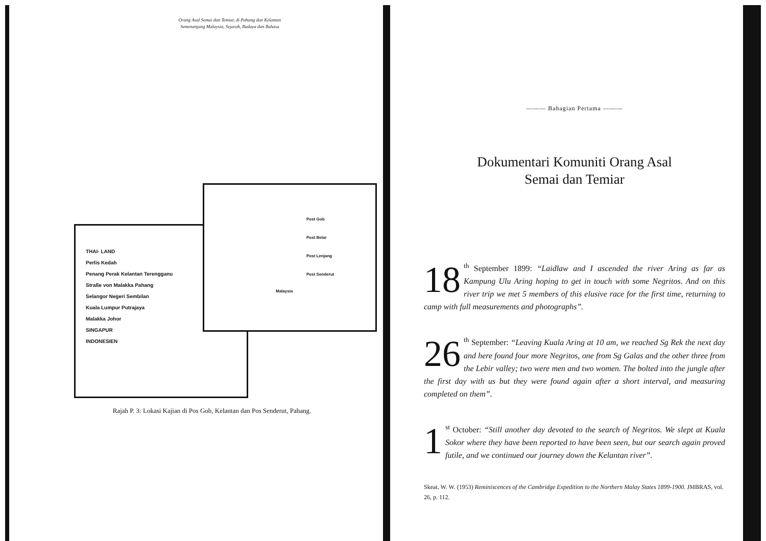Orang Asal Semai dan Temiar, di Pahang dan Kelantan
Semenanjung Malaysia, Sejarah, Budaya dan Bahasa
THAI- LAND
Perlis Kedah
Penang Perak Kelantan Terengganu
Straße von Malakka Pahang
Selangor Negeri Sembilan
Kuala Lumpur Putrajaya
Malakka Johor
SINGAPUR
INDONESIEN
Post Gob
Post Belar
Post Lenjang
Post Senderut
Malaysia
Rajah P. 3: Lokasi Kajian di Pos Gob, Kelantan dan Pos Senderut, Pahang.
——— Bahagian Pertama ———
Dokumentari Komuniti Orang Asal
Semai dan Temiar
18<sup>th</sup> September 1899: “Laidlaw and I ascended the river Aring as far as Kampung Ulu Aring hoping to get in touch with some Negritos. And on this river trip we met 5 members of this elusive race for the first time, returning to camp with full measurements and photographs”.
26<sup>th</sup> September: “Leaving Kuala Aring at 10 am, we reached Sg Rek the next day and here found four more Negritos, one from Sg Galas and the other three from the Lebir valley; two were men and two women. The bolted into the jungle after the first day with us but they were found again after a short interval, and measuring completed on them”.
1<sup>st</sup> October: “Still another day devoted to the search of Negritos. We slept at Kuala Sokor where they have been reported to have been seen, but our search again proved futile, and we continued our journey down the Kelantan river”.
Skeat, W. W. (1953) Reminiscences of the Cambridge Expedition to the Northern Malay States 1899-1900. JMBRAS, vol. 26, p. 112.